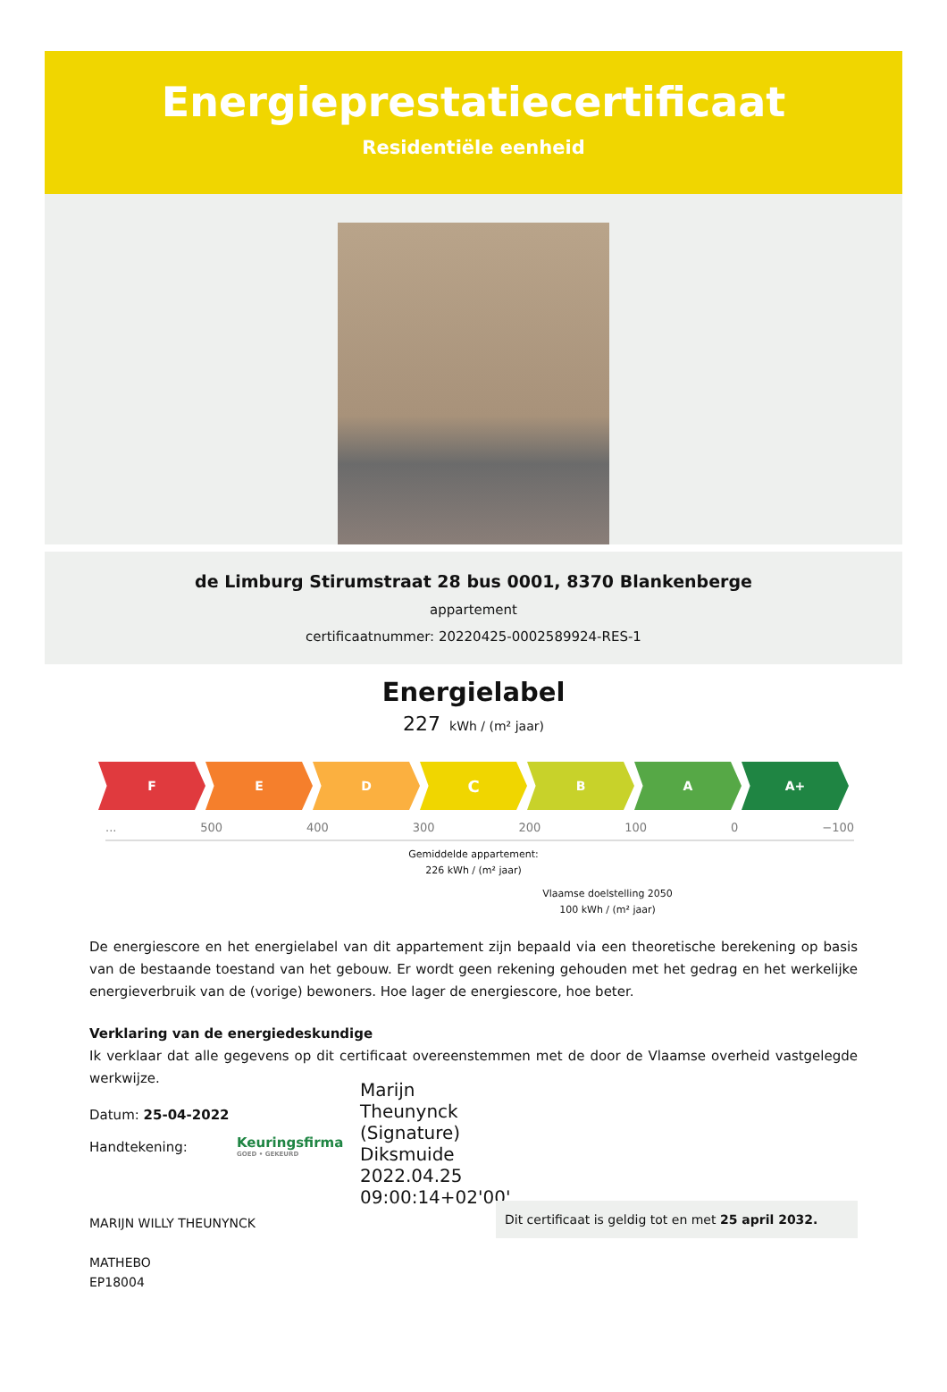Energieprestatiecertificaat
Residentiële eenheid
de Limburg Stirumstraat 28 bus 0001, 8370 Blankenberge
appartement
certificaatnummer: 20220425-0002589924-RES-1
Energielabel
227 kWh / (m² jaar)
F E D
C
B A A+
... 500 400 300 200 100 0 −100
Gemiddelde appartement:
226 kWh / (m² jaar)
Vlaamse doelstelling 2050
100 kWh / (m² jaar)
De energiescore en het energielabel van dit appartement zijn bepaald via een theoretische berekening op basis van de bestaande toestand van het gebouw. Er wordt geen rekening gehouden met het gedrag en het werkelijke energieverbruik van de (vorige) bewoners. Hoe lager de energiescore, hoe beter.
Verklaring van de energiedeskundige
Ik verklaar dat alle gegevens op dit certificaat overeenstemmen met de door de Vlaamse overheid vastgelegde werkwijze.
Datum: 25-04-2022
Handtekening:
Keuringsfirma
GOED • GEKEURD
Marijn
Theunynck
(Signature)
Diksmuide
2022.04.25
09:00:14+02'00'
MARIJN WILLY THEUNYNCK
MATHEBO
EP18004
Dit certificaat is geldig tot en met 25 april 2032.